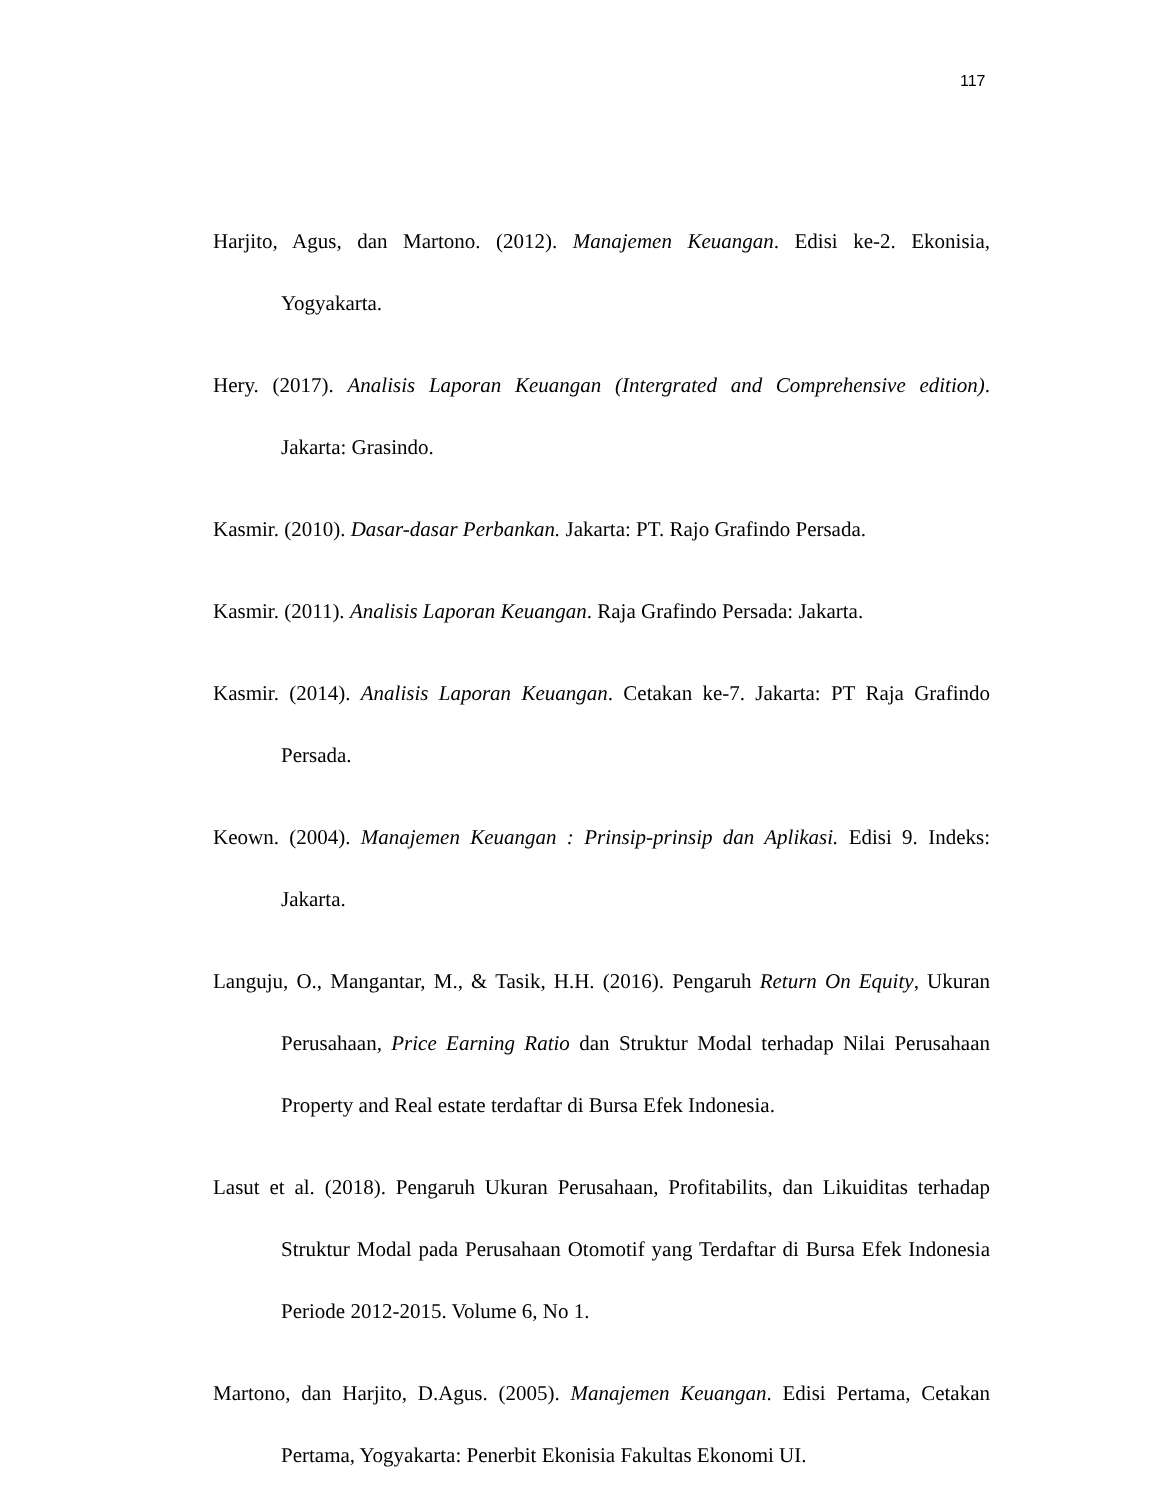117
Harjito, Agus, dan Martono. (2012). Manajemen Keuangan. Edisi ke-2. Ekonisia, Yogyakarta.
Hery. (2017). Analisis Laporan Keuangan (Intergrated and Comprehensive edition). Jakarta: Grasindo.
Kasmir. (2010). Dasar-dasar Perbankan. Jakarta: PT. Rajo Grafindo Persada.
Kasmir. (2011). Analisis Laporan Keuangan. Raja Grafindo Persada: Jakarta.
Kasmir. (2014). Analisis Laporan Keuangan. Cetakan ke-7. Jakarta: PT Raja Grafindo Persada.
Keown. (2004). Manajemen Keuangan : Prinsip-prinsip dan Aplikasi. Edisi 9. Indeks: Jakarta.
Languju, O., Mangantar, M., & Tasik, H.H. (2016). Pengaruh Return On Equity, Ukuran Perusahaan, Price Earning Ratio dan Struktur Modal terhadap Nilai Perusahaan Property and Real estate terdaftar di Bursa Efek Indonesia.
Lasut et al. (2018). Pengaruh Ukuran Perusahaan, Profitabilits, dan Likuiditas terhadap Struktur Modal pada Perusahaan Otomotif yang Terdaftar di Bursa Efek Indonesia Periode 2012-2015. Volume 6, No 1.
Martono, dan Harjito, D.Agus. (2005). Manajemen Keuangan. Edisi Pertama, Cetakan Pertama, Yogyakarta: Penerbit Ekonisia Fakultas Ekonomi UI.